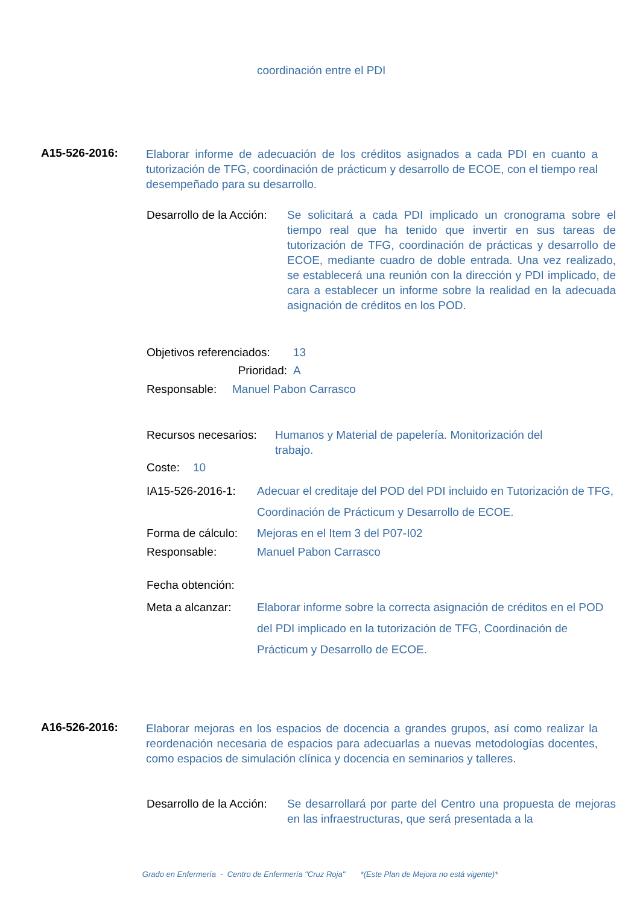coordinación entre el PDI
A15-526-2016:
Elaborar informe de adecuación de los créditos asignados a cada PDI en cuanto a tutorización de TFG, coordinación de prácticum y desarrollo de ECOE, con el tiempo real desempeñado para su desarrollo.
Desarrollo de la Acción:
Se solicitará a cada PDI implicado un cronograma sobre el tiempo real que ha tenido que invertir en sus tareas de tutorización de TFG, coordinación de prácticas y desarrollo de ECOE, mediante cuadro de doble entrada. Una vez realizado, se establecerá una reunión con la dirección y PDI implicado, de cara a establecer un informe sobre la realidad en la adecuada asignación de créditos en los POD.
Objetivos referenciados:
13
Prioridad: A
Responsable: Manuel Pabon Carrasco
Recursos necesarios:
Humanos y Material de papelería. Monitorización del trabajo.
Coste: 10
IA15-526-2016-1: Adecuar el creditaje del POD del PDI incluido en Tutorización de TFG, Coordinación de Prácticum y Desarrollo de ECOE.
Forma de cálculo:
Mejoras en el Item 3 del P07-I02
Responsable: Manuel Pabon Carrasco
Fecha obtención:
Meta a alcanzar: Elaborar informe sobre la correcta asignación de créditos en el POD del PDI implicado en la tutorización de TFG, Coordinación de Prácticum y Desarrollo de ECOE.
A16-526-2016:
Elaborar mejoras en los espacios de docencia a grandes grupos, así como realizar la reordenación necesaria de espacios para adecuarlas a nuevas metodologías docentes, como espacios de simulación clínica y docencia en seminarios y talleres.
Desarrollo de la Acción:
Se desarrollará por parte del Centro una propuesta de mejoras en las infraestructuras, que será presentada a la
Grado en Enfermería - Centro de Enfermería "Cruz Roja" *(Este Plan de Mejora no está vigente)*